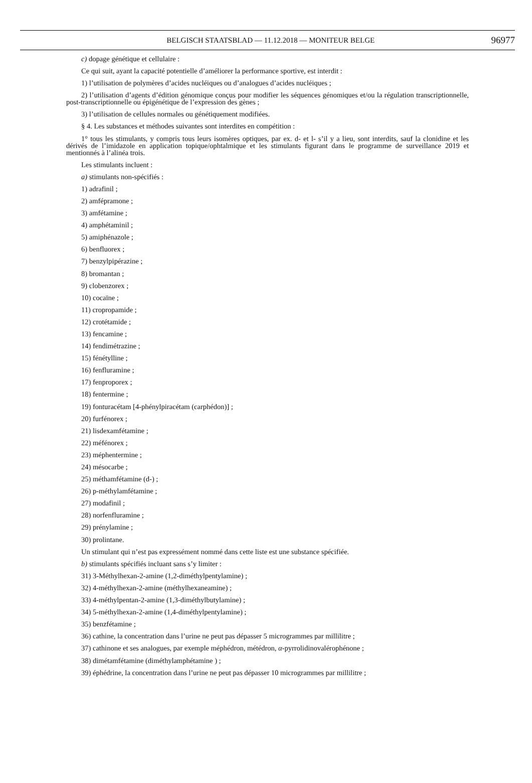BELGISCH STAATSBLAD — 11.12.2018 — MONITEUR BELGE 96977
c) dopage génétique et cellulaire :
Ce qui suit, ayant la capacité potentielle d’améliorer la performance sportive, est interdit :
1) l’utilisation de polymères d’acides nucléiques ou d’analogues d’acides nucléiques ;
2) l’utilisation d’agents d’édition génomique conçus pour modifier les séquences génomiques et/ou la régulation transcriptionnelle, post-transcriptionnelle ou épigénétique de l’expression des gènes ;
3) l’utilisation de cellules normales ou génétiquement modifiées.
§ 4. Les substances et méthodes suivantes sont interdites en compétition :
1° tous les stimulants, y compris tous leurs isomères optiques, par ex. d- et l- s’il y a lieu, sont interdits, sauf la clonidine et les dérivés de l’imidazole en application topique/ophtalmique et les stimulants figurant dans le programme de surveillance 2019 et mentionnés à l’alinéa trois.
Les stimulants incluent :
a) stimulants non-spécifiés :
1) adrafinil ;
2) amfépramone ;
3) amfétamine ;
4) amphétaminil ;
5) amiphénazole ;
6) benfluorex ;
7) benzylpipérazine ;
8) bromantan ;
9) clobenzorex ;
10) cocaïne ;
11) cropropamide ;
12) crotétamide ;
13) fencamine ;
14) fendimétrazine ;
15) fénétylline ;
16) fenfluramine ;
17) fenproporex ;
18) fentermine ;
19) fonturacétam [4-phénylpiracétam (carphédon)] ;
20) furfénorex ;
21) lisdexamfétamine ;
22) méfénorex ;
23) méphentermine ;
24) mésocarbe ;
25) méthamfétamine (d-) ;
26) p-méthylamfétamine ;
27) modafinil ;
28) norfenfluramine ;
29) prénylamine ;
30) prolintane.
Un stimulant qui n’est pas expressément nommé dans cette liste est une substance spécifiée.
b) stimulants spécifiés incluant sans s’y limiter :
31) 3-Méthylhexan-2-amine (1,2-diméthylpentylamine) ;
32) 4-méthylhexan-2-amine (méthylhexaneamine) ;
33) 4-méthylpentan-2-amine (1,3-diméthylbutylamine) ;
34) 5-méthylhexan-2-amine (1,4-diméthylpentylamine) ;
35) benzfétamine ;
36) cathine, la concentration dans l’urine ne peut pas dépasser 5 microgrammes par millilitre ;
37) cathinone et ses analogues, par exemple méphédron, métédron, α-pyrrolidinovalérophénone ;
38) dimétamfétamine (diméthylamphétamine ) ;
39) éphédrine, la concentration dans l’urine ne peut pas dépasser 10 microgrammes par millilitre ;